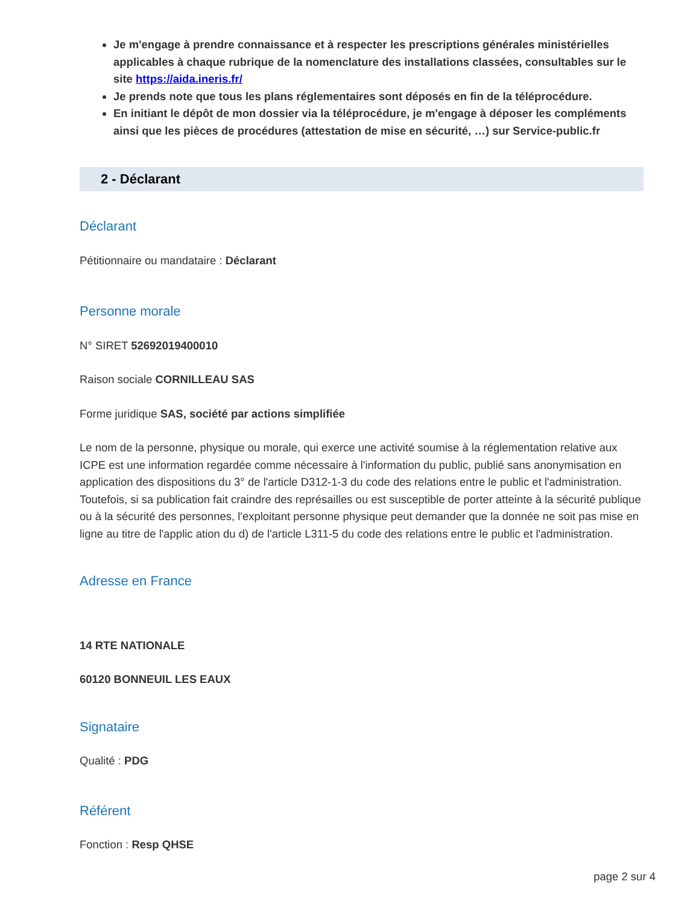Je m'engage à prendre connaissance et à respecter les prescriptions générales ministérielles applicables à chaque rubrique de la nomenclature des installations classées, consultables sur le site https://aida.ineris.fr/
Je prends note que tous les plans réglementaires sont déposés en fin de la téléprocédure.
En initiant le dépôt de mon dossier via la téléprocédure, je m'engage à déposer les compléments ainsi que les pièces de procédures (attestation de mise en sécurité, …) sur Service-public.fr
2 - Déclarant
Déclarant
Pétitionnaire ou mandataire : Déclarant
Personne morale
N° SIRET 52692019400010
Raison sociale CORNILLEAU SAS
Forme juridique SAS, société par actions simplifiée
Le nom de la personne, physique ou morale, qui exerce une activité soumise à la réglementation relative aux ICPE est une information regardée comme nécessaire à l'information du public, publié sans anonymisation en application des dispositions du 3° de l'article D312-1-3 du code des relations entre le public et l'administration.
Toutefois, si sa publication fait craindre des représailles ou est susceptible de porter atteinte à la sécurité publique ou à la sécurité des personnes, l'exploitant personne physique peut demander que la donnée ne soit pas mise en ligne au titre de l'applic ation du d) de l'article L311-5 du code des relations entre le public et l'administration.
Adresse en France
14 RTE NATIONALE
60120 BONNEUIL LES EAUX
Signataire
Qualité : PDG
Référent
Fonction : Resp QHSE
page 2 sur 4